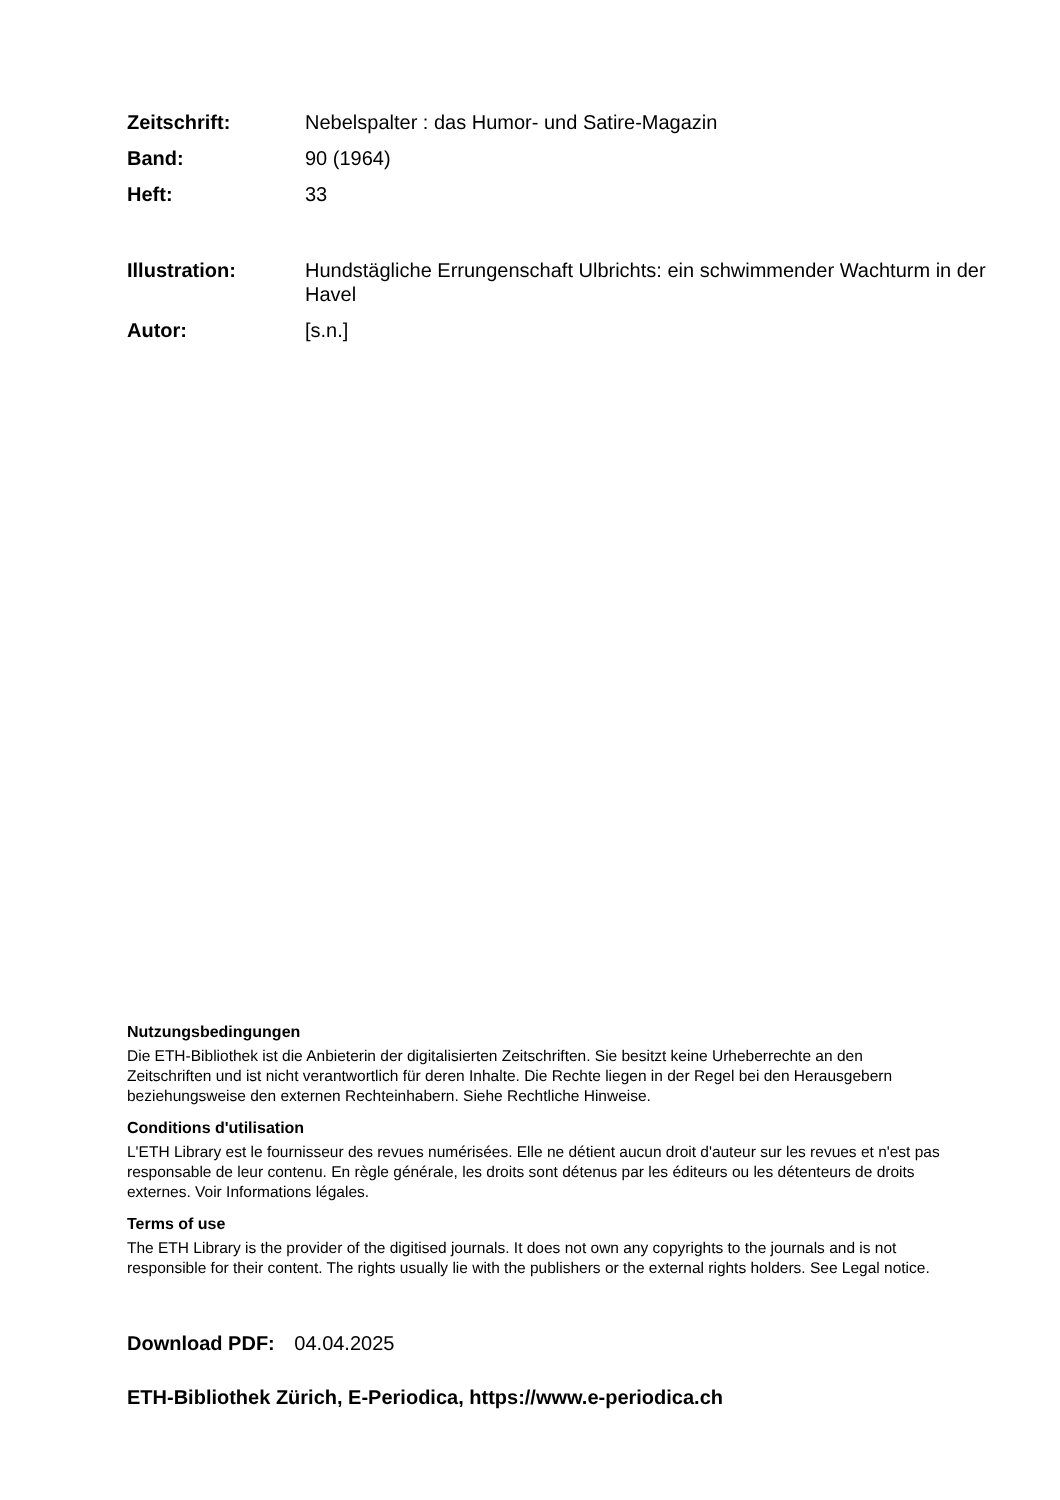Zeitschrift: Nebelspalter : das Humor- und Satire-Magazin
Band: 90 (1964)
Heft: 33
Illustration: Hundstägliche Errungenschaft Ulbrichts: ein schwimmender Wachturm in der Havel
Autor: [s.n.]
Nutzungsbedingungen
Die ETH-Bibliothek ist die Anbieterin der digitalisierten Zeitschriften. Sie besitzt keine Urheberrechte an den Zeitschriften und ist nicht verantwortlich für deren Inhalte. Die Rechte liegen in der Regel bei den Herausgebern beziehungsweise den externen Rechteinhabern. Siehe Rechtliche Hinweise.
Conditions d'utilisation
L'ETH Library est le fournisseur des revues numérisées. Elle ne détient aucun droit d'auteur sur les revues et n'est pas responsable de leur contenu. En règle générale, les droits sont détenus par les éditeurs ou les détenteurs de droits externes. Voir Informations légales.
Terms of use
The ETH Library is the provider of the digitised journals. It does not own any copyrights to the journals and is not responsible for their content. The rights usually lie with the publishers or the external rights holders. See Legal notice.
Download PDF: 04.04.2025
ETH-Bibliothek Zürich, E-Periodica, https://www.e-periodica.ch